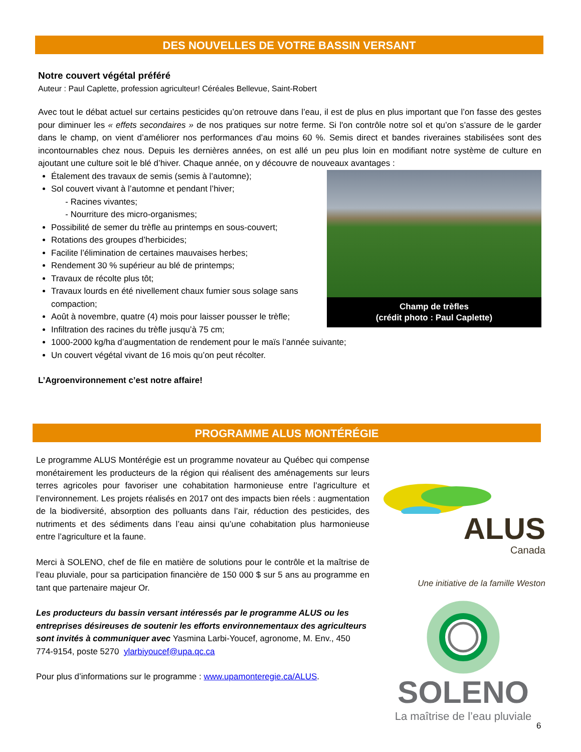DES NOUVELLES DE VOTRE BASSIN VERSANT
Notre couvert végétal préféré
Auteur : Paul Caplette, profession agriculteur! Céréales Bellevue, Saint-Robert
Avec tout le débat actuel sur certains pesticides qu’on retrouve dans l’eau, il est de plus en plus important que l’on fasse des gestes pour diminuer les « effets secondaires » de nos pratiques sur notre ferme. Si l'on contrôle notre sol et qu’on s’assure de le garder dans le champ, on vient d’améliorer nos performances d’au moins 60 %. Semis direct et bandes riveraines stabilisées sont des incontournables chez nous. Depuis les dernières années, on est allé un peu plus loin en modifiant notre système de culture en ajoutant une culture soit le blé d’hiver. Chaque année, on y découvre de nouveaux avantages :
Champ de trèfles
(crédit photo : Paul Caplette)
Étalement des travaux de semis (semis à l’automne);
Sol couvert vivant à l’automne et pendant l’hiver;
- Racines vivantes;
- Nourriture des micro-organismes;
Possibilité de semer du trèfle au printemps en sous-couvert;
Rotations des groupes d’herbicides;
Facilite l’élimination de certaines mauvaises herbes;
Rendement 30 % supérieur au blé de printemps;
Travaux de récolte plus tôt;
Travaux lourds en été nivellement chaux fumier sous solage sans compaction;
Août à novembre, quatre (4) mois pour laisser pousser le trèfle;
Infiltration des racines du trèfle jusqu’à 75 cm;
1000-2000 kg/ha d’augmentation de rendement pour le maïs l’année suivante;
Un couvert végétal vivant de 16 mois qu’on peut récolter.
L’Agroenvironnement c’est notre affaire!
PROGRAMME ALUS MONTÉRÉGIE
Le programme ALUS Montérégie est un programme novateur au Québec qui compense monétairement les producteurs de la région qui réalisent des aménagements sur leurs terres agricoles pour favoriser une cohabitation harmonieuse entre l’agriculture et l’environnement. Les projets réalisés en 2017 ont des impacts bien réels : augmentation de la biodiversité, absorption des polluants dans l’air, réduction des pesticides, des nutriments et des sédiments dans l’eau ainsi qu’une cohabitation plus harmonieuse entre l’agriculture et la faune.
Merci à SOLENO, chef de file en matière de solutions pour le contrôle et la maîtrise de l’eau pluviale, pour sa participation financière de 150 000 $ sur 5 ans au programme en tant que partenaire majeur Or.
Les producteurs du bassin versant intéressés par le programme ALUS ou les entreprises désireuses de soutenir les efforts environnementaux des agriculteurs sont invités à communiquer avec Yasmina Larbi-Youcef, agronome, M. Env., 450 774-9154, poste 5270 ylarbiyoucef@upa.qc.ca
Pour plus d’informations sur le programme : www.upamonteregie.ca/ALUS.
ALUS
Canada
Une initiative de la famille Weston
SOLENO
La maîtrise de l’eau pluviale
6